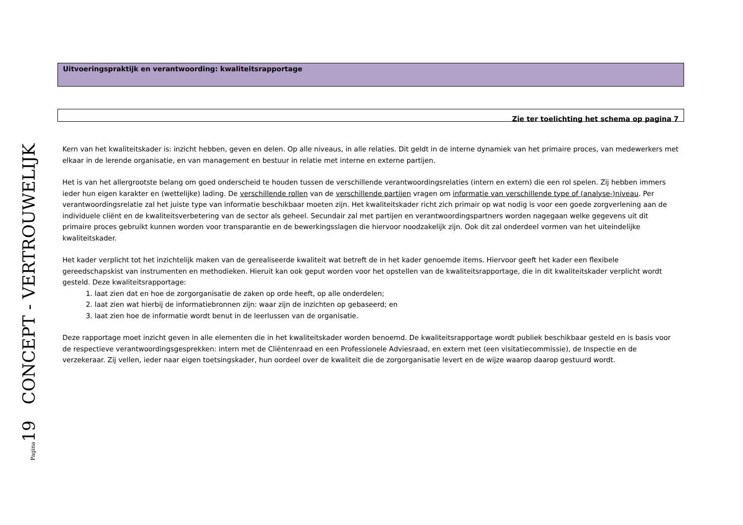Pagina19 CONCEPT - VERTROUWELIJK
Uitvoeringspraktijk en verantwoording: kwaliteitsrapportage
Zie ter toelichting het schema op pagina 7
Kern van het kwaliteitskader is: inzicht hebben, geven en delen. Op alle niveaus, in alle relaties. Dit geldt in de interne dynamiek van het primaire proces, van medewerkers met elkaar in de lerende organisatie, en van management en bestuur in relatie met interne en externe partijen.
Het is van het allergrootste belang om goed onderscheid te houden tussen de verschillende verantwoordingsrelaties (intern en extern) die een rol spelen. Zij hebben immers ieder hun eigen karakter en (wettelijke) lading. De verschillende rollen van de verschillende partijen vragen om informatie van verschillende type of (analyse-)niveau. Per verantwoordingsrelatie zal het juiste type van informatie beschikbaar moeten zijn. Het kwaliteitskader richt zich primair op wat nodig is voor een goede zorgverlening aan de individuele cliënt en de kwaliteitsverbetering van de sector als geheel. Secundair zal met partijen en verantwoordingspartners worden nagegaan welke gegevens uit dit primaire proces gebruikt kunnen worden voor transparantie en de bewerkingsslagen die hiervoor noodzakelijk zijn. Ook dit zal onderdeel vormen van het uiteindelijke kwaliteitskader.
Het kader verplicht tot het inzichtelijk maken van de gerealiseerde kwaliteit wat betreft de in het kader genoemde items. Hiervoor geeft het kader een flexibele gereedschapskist van instrumenten en methodieken. Hieruit kan ook geput worden voor het opstellen van de kwaliteitsrapportage, die in dit kwaliteitskader verplicht wordt gesteld. Deze kwaliteitsrapportage:
1. laat zien dat en hoe de zorgorganisatie de zaken op orde heeft, op alle onderdelen;
2. laat zien wat hierbij de informatiebronnen zijn: waar zijn de inzichten op gebaseerd; en
3. laat zien hoe de informatie wordt benut in de leerlussen van de organisatie.
Deze rapportage moet inzicht geven in alle elementen die in het kwaliteitskader worden benoemd. De kwaliteitsrapportage wordt publiek beschikbaar gesteld en is basis voor de respectieve verantwoordingsgesprekken: intern met de Cliëntenraad en een Professionele Adviesraad, en extern met (een visitatiecommissie), de Inspectie en de verzekeraar. Zij vellen, ieder naar eigen toetsingskader, hun oordeel over de kwaliteit die de zorgorganisatie levert en de wijze waarop daarop gestuurd wordt.